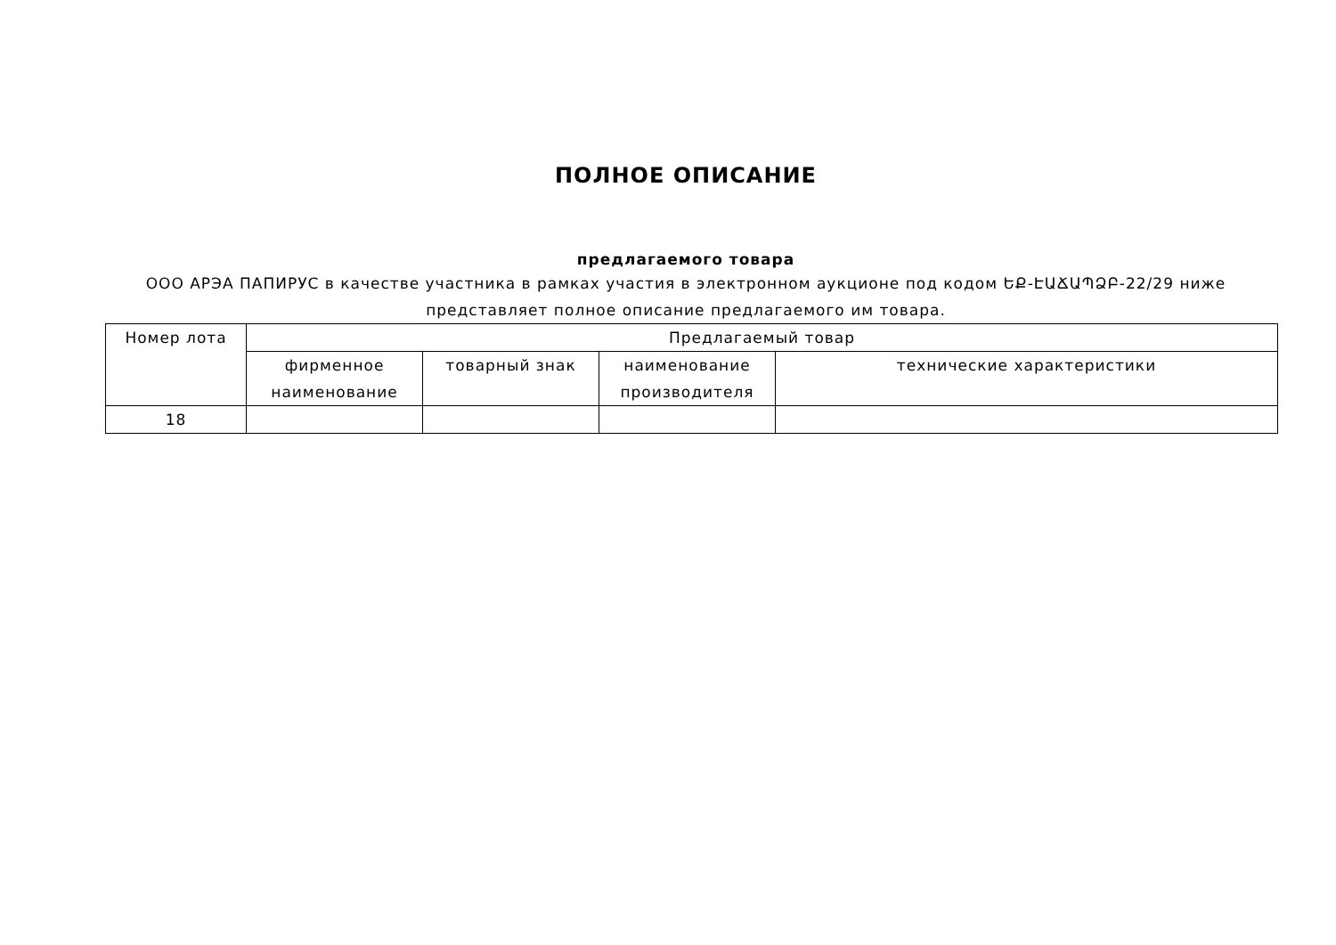ПОЛНОЕ ОПИСАНИЕ
предлагаемого товара
ООО АРЭА ПАПИРУС в качестве участника в рамках участия в электронном аукционе под кодом ԵՔ-ԷԱՃԱՊՁԲ-22/29 ниже представляет полное описание предлагаемого им товара.
| Номер лота | Предлагаемый товар | | | |
| --- | --- | --- | --- | --- |
| | фирменное наименование | товарный знак | наименование производителя | технические характеристики |
| 18 | | | | |